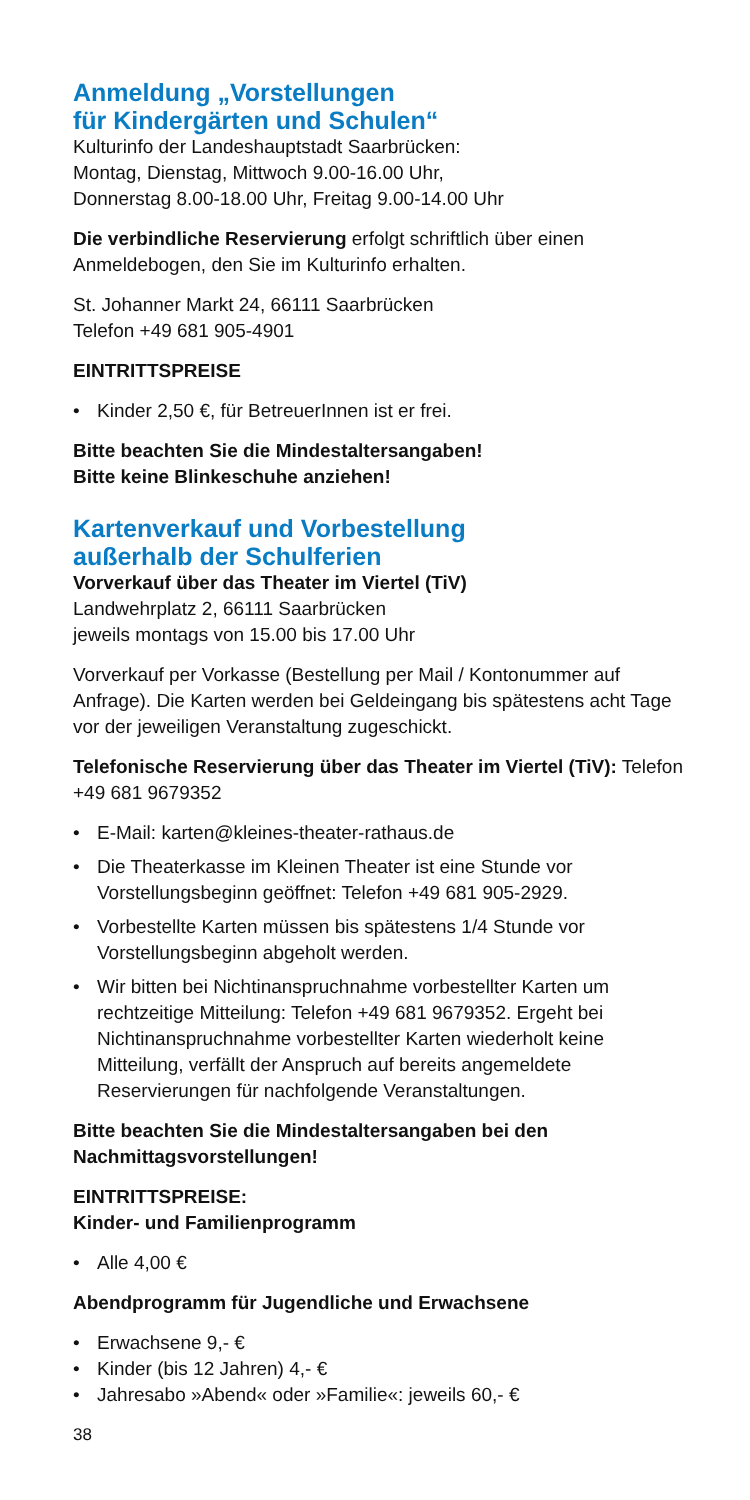Anmeldung „Vorstellungen
für Kindergärten und Schulen“
Kulturinfo der Landeshauptstadt Saarbrücken:
Montag, Dienstag, Mittwoch 9.00-16.00 Uhr,
Donnerstag 8.00-18.00 Uhr, Freitag 9.00-14.00 Uhr
Die verbindliche Reservierung erfolgt schriftlich über einen Anmeldebogen, den Sie im Kulturinfo erhalten.
St. Johanner Markt 24, 66111 Saarbrücken
Telefon +49 681 905-4901
EINTRITTSPREISE
Kinder 2,50 €, für BetreuerInnen ist er frei.
Bitte beachten Sie die Mindestaltersangaben!
Bitte keine Blinkeschuhe anziehen!
Kartenverkauf und Vorbestellung
außerhalb der Schulferien
Vorverkauf über das Theater im Viertel (TiV)
Landwehrplatz 2, 66111 Saarbrücken
jeweils montags von 15.00 bis 17.00 Uhr
Vorverkauf per Vorkasse (Bestellung per Mail / Kontonummer auf Anfrage). Die Karten werden bei Geldeingang bis spätestens acht Tage vor der jeweiligen Veranstaltung zugeschickt.
Telefonische Reservierung über das Theater im Viertel (TiV): Telefon +49 681 9679352
E-Mail: karten@kleines-theater-rathaus.de
Die Theaterkasse im Kleinen Theater ist eine Stunde vor Vorstellungsbeginn geöffnet: Telefon +49 681 905-2929.
Vorbestellte Karten müssen bis spätestens 1/4 Stunde vor Vorstellungsbeginn abgeholt werden.
Wir bitten bei Nichtinanspruchnahme vorbestellter Karten um rechtzeitige Mitteilung: Telefon +49 681 9679352. Ergeht bei Nichtinanspruchnahme vorbestellter Karten wiederholt keine Mitteilung, verfällt der Anspruch auf bereits angemeldete Reservierungen für nachfolgende Veranstaltungen.
Bitte beachten Sie die Mindestaltersangaben bei den Nachmittagsvorstellungen!
EINTRITTSPREISE:
Kinder- und Familienprogramm
Alle 4,00 €
Abendprogramm für Jugendliche und Erwachsene
Erwachsene 9,- €
Kinder (bis 12 Jahren) 4,- €
Jahresabo »Abend« oder »Familie«: jeweils 60,- €
38